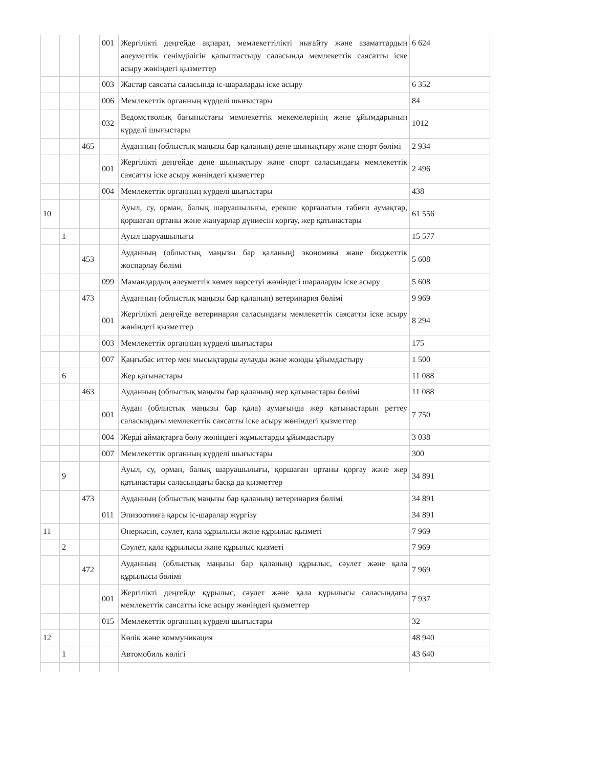| | | | 001 | Жергілікті деңгейде ақпарат, мемлекеттілікті нығайту және азаматтардың әлеуметтік сенімділігін қалыптастыру саласында мемлекеттік саясатты іске асыру жөніндегі қызметтер | 6 624 |
| | | | 003 | Жастар саясаты саласында іс-шараларды іске асыру | 6 352 |
| | | | 006 | Мемлекеттік органның күрделі шығыстары | 84 |
| | | | 032 | Ведомстволық бағыныстағы мемлекеттік мекемелерінің және ұйымдарының күрделі шығыстары | 1012 |
| | | 465 | | Ауданның (облыстық маңызы бар қаланың) дене шынықтыру және спорт бөлімі | 2 934 |
| | | | 001 | Жергілікті деңгейде дене шынықтыру және спорт саласындағы мемлекеттік саясатты іске асыру жөніндегі қызметтер | 2 496 |
| | | | 004 | Мемлекеттік органның күрделі шығыстары | 438 |
| 10 | | | | Ауыл, су, орман, балық шаруашылығы, ерекше қорғалатын табиғи аумақтар, қоршаған ортаны және жануарлар дүниесін қорғау, жер қатынастары | 61 556 |
| | 1 | | | Ауыл шаруашылығы | 15 577 |
| | | 453 | | Ауданның (облыстық маңызы бар қаланың) экономика және бюджеттік жоспарлау бөлімі | 5 608 |
| | | | 099 | Мамандардың әлеуметтік көмек көрсетуі жөніндегі шараларды іске асыру | 5 608 |
| | | 473 | | Ауданның (облыстық маңызы бар қаланың) ветеринария бөлімі | 9 969 |
| | | | 001 | Жергілікті деңгейде ветеринария саласындағы мемлекеттік саясатты іске асыру жөніндегі қызметтер | 8 294 |
| | | | 003 | Мемлекеттік органның күрделі шығыстары | 175 |
| | | | 007 | Қаңғыбас иттер мен мысықтарды аулауды және жоюды ұйымдастыру | 1 500 |
| | 6 | | | Жер қатынастары | 11 088 |
| | | 463 | | Ауданның (облыстық маңызы бар қаланың) жер қатынастары бөлімі | 11 088 |
| | | | 001 | Аудан (облыстық маңызы бар қала) аумағында жер қатынастарын реттеу саласындағы мемлекеттік саясатты іске асыру жөніндегі қызметтер | 7 750 |
| | | | 004 | Жерді аймақтарға бөлу жөніндегі жұмыстарды ұйымдастыру | 3 038 |
| | | | 007 | Мемлекеттік органның күрделі шығыстары | 300 |
| | 9 | | | Ауыл, су, орман, балық шаруашылығы, қоршаған ортаны қорғау және жер қатынастары саласындағы басқа да қызметтер | 34 891 |
| | | 473 | | Ауданның (облыстық маңызы бар қаланың) ветеринария бөлімі | 34 891 |
| | | | 011 | Эпизоотияға қарсы іс-шаралар жүргізу | 34 891 |
| 11 | | | | Өнеркәсіп, сәулет, қала құрылысы және құрылыс қызметі | 7 969 |
| | 2 | | | Сәулет, қала құрылысы және құрылыс қызметі | 7 969 |
| | | 472 | | Ауданның (облыстық маңызы бар қаланың) құрылыс, сәулет және қала құрылысы бөлімі | 7 969 |
| | | | 001 | Жергілікті деңгейде құрылыс, сәулет және қала құрылысы саласындағы мемлекеттік саясатты іске асыру жөніндегі қызметтер | 7 937 |
| | | | 015 | Мемлекеттік органның күрделі шығыстары | 32 |
| 12 | | | | Көлік және коммуникация | 48 940 |
| | 1 | | | Автомобиль көлігі | 43 640 |